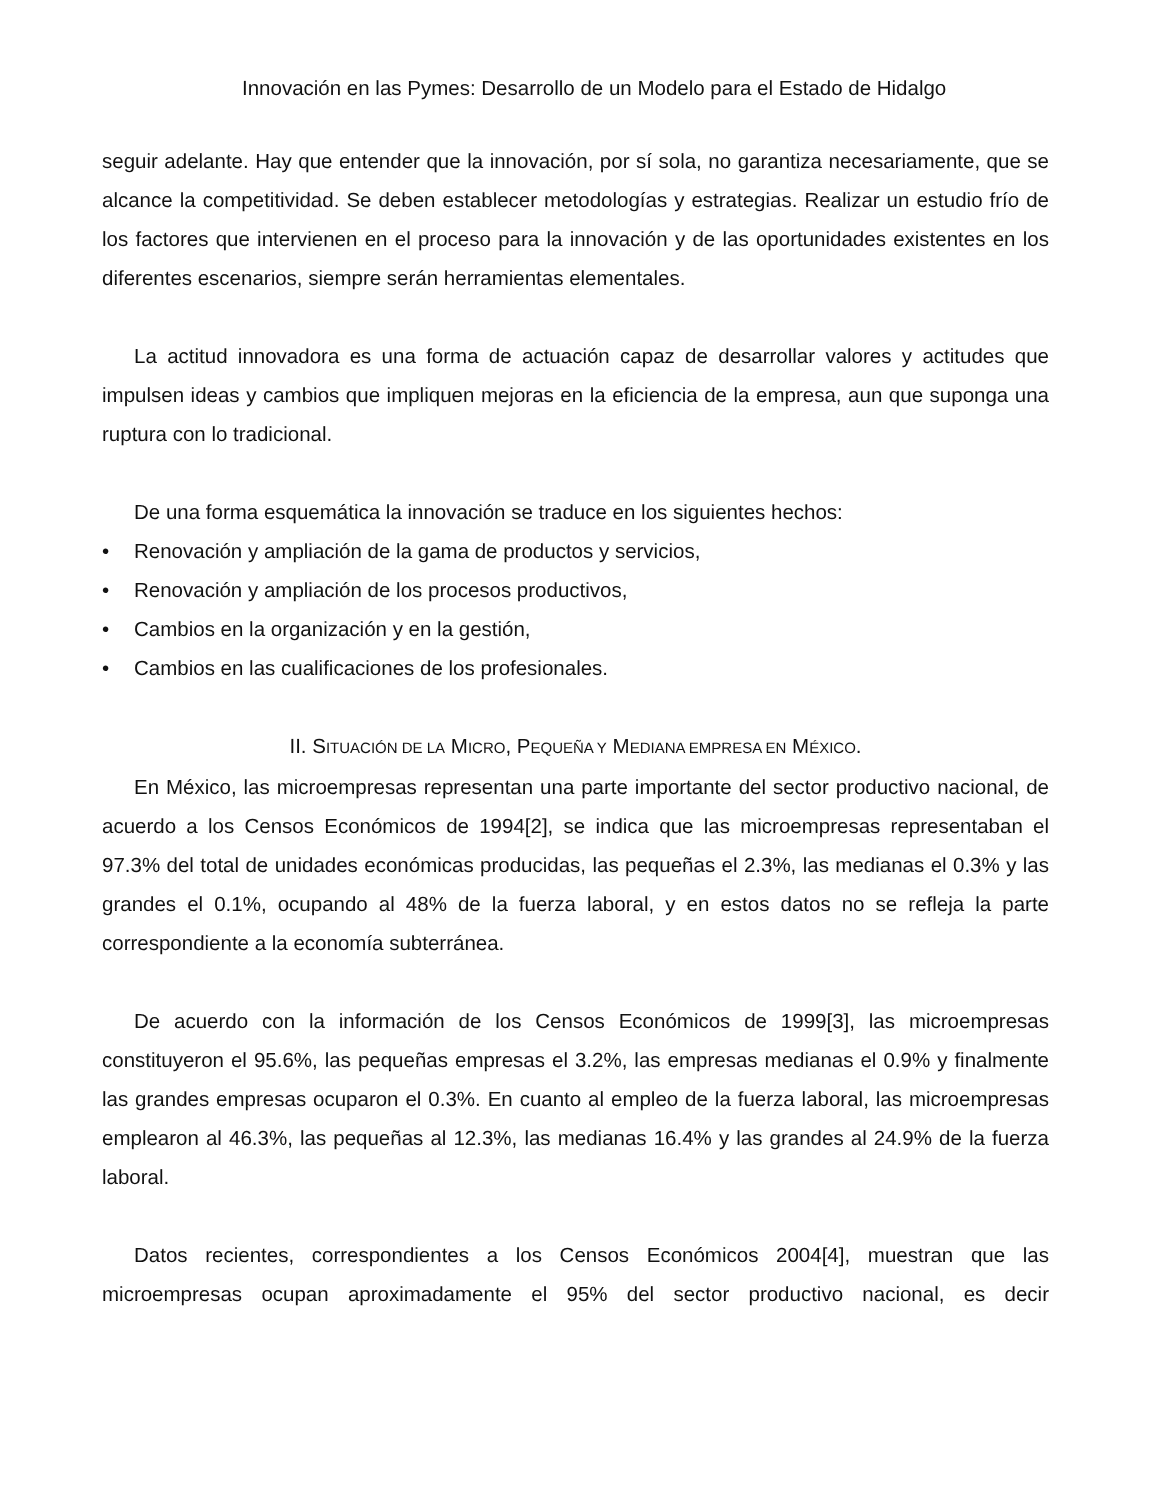Innovación en las Pymes: Desarrollo de un Modelo para el Estado de Hidalgo
seguir adelante. Hay que entender que la innovación, por sí sola, no garantiza necesariamente, que se alcance la competitividad. Se deben establecer metodologías y estrategias. Realizar un estudio frío de los factores que intervienen en el proceso para la innovación y de las oportunidades existentes en los diferentes escenarios, siempre serán herramientas elementales.
La actitud innovadora es una forma de actuación capaz de desarrollar valores y actitudes que impulsen ideas y cambios que impliquen mejoras en la eficiencia de la empresa, aun que suponga una ruptura con lo tradicional.
De una forma esquemática la innovación se traduce en los siguientes hechos:
• Renovación y ampliación de la gama de productos y servicios,
• Renovación y ampliación de los procesos productivos,
• Cambios en la organización y en la gestión,
• Cambios en las cualificaciones de los profesionales.
II. SITUACIÓN DE LA MICRO, PEQUEÑA Y MEDIANA EMPRESA EN MÉXICO.
En México, las microempresas representan una parte importante del sector productivo nacional, de acuerdo a los Censos Económicos de 1994[2], se indica que las microempresas representaban el 97.3% del total de unidades económicas producidas, las pequeñas el 2.3%, las medianas el 0.3% y las grandes el 0.1%, ocupando al 48% de la fuerza laboral, y en estos datos no se refleja la parte correspondiente a la economía subterránea.
De acuerdo con la información de los Censos Económicos de 1999[3], las microempresas constituyeron el 95.6%, las pequeñas empresas el 3.2%, las empresas medianas el 0.9% y finalmente las grandes empresas ocuparon el 0.3%. En cuanto al empleo de la fuerza laboral, las microempresas emplearon al 46.3%, las pequeñas al 12.3%, las medianas 16.4% y las grandes al 24.9% de la fuerza laboral.
Datos recientes, correspondientes a los Censos Económicos 2004[4], muestran que las microempresas ocupan aproximadamente el 95% del sector productivo nacional, es decir